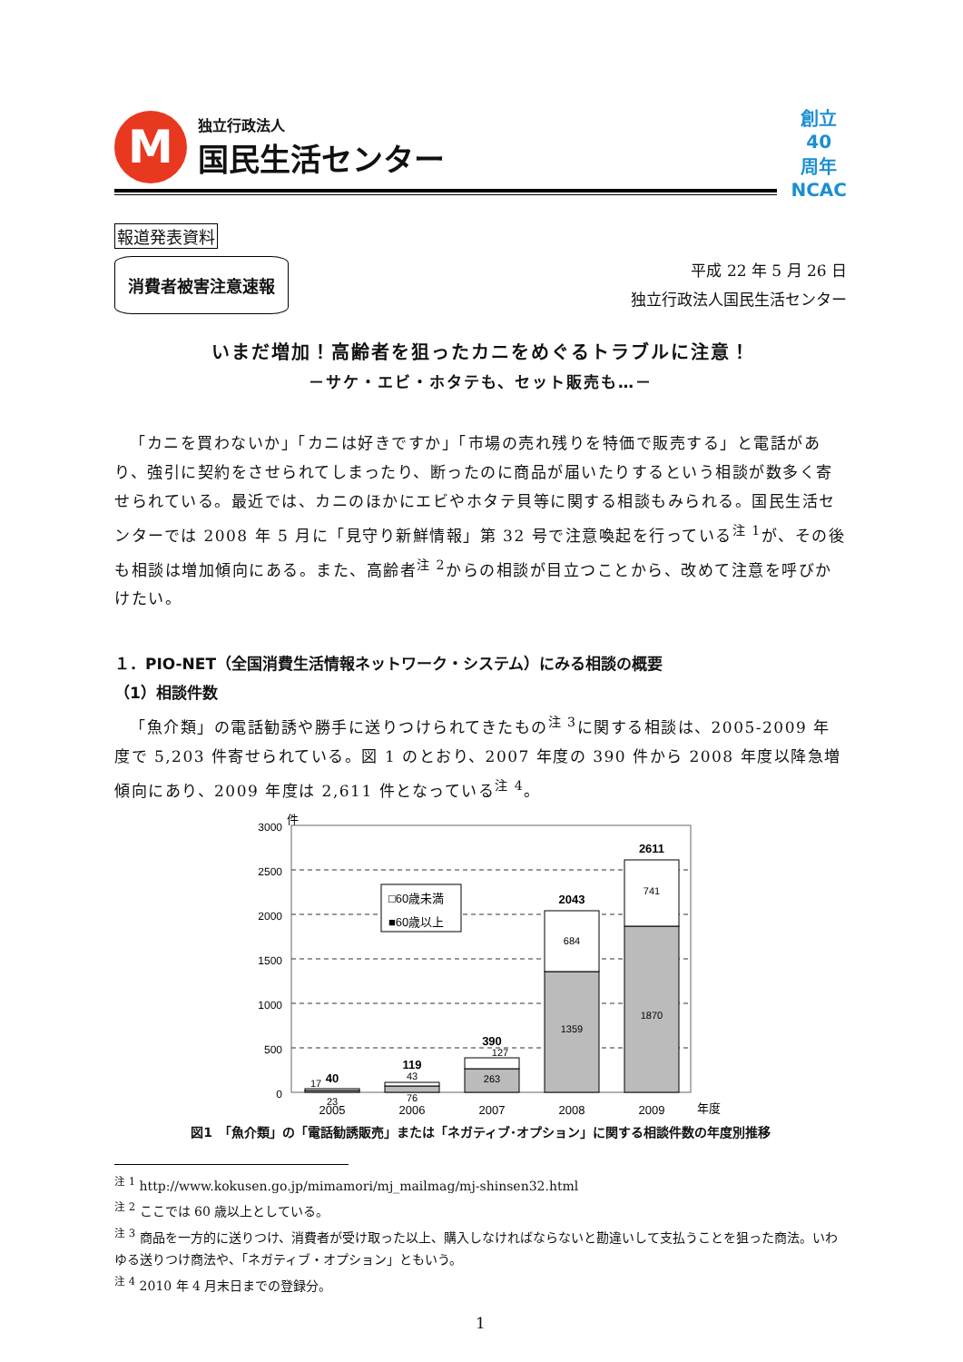M
独立行政法人
国民生活センター
創立
40
周年
NCAC
報道発表資料
消費者被害注意速報
平成 22 年 5 月 26 日
独立行政法人国民生活センター
いまだ増加！高齢者を狙ったカニをめぐるトラブルに注意！
－サケ・エビ・ホタテも、セット販売も…－
「カニを買わないか」「カニは好きですか」「市場の売れ残りを特価で販売する」と電話があり、強引に契約をさせられてしまったり、断ったのに商品が届いたりするという相談が数多く寄せられている。最近では、カニのほかにエビやホタテ貝等に関する相談もみられる。国民生活センターでは 2008 年 5 月に「見守り新鮮情報」第 32 号で注意喚起を行っている<sup>注 1</sup>が、その後も相談は増加傾向にある。また、高齢者<sup>注 2</sup>からの相談が目立つことから、改めて注意を呼びかけたい。
１．PIO-NET（全国消費生活情報ネットワーク・システム）にみる相談の概要
（1）相談件数
「魚介類」の電話勧誘や勝手に送りつけられてきたもの<sup>注 3</sup>に関する相談は、2005-2009 年度で 5,203 件寄せられている。図 1 のとおり、2007 年度の 390 件から 2008 年度以降急増傾向にあり、2009 年度は 2,611 件となっている<sup>注 4</sup>。
件
3000
2500
2000
1500
1000
500
0
□60歳未満
■60歳以上
17
23
43
76
127
263
684
1359
741
1870
40
119
390
2043
2611
2005
2006
2007
2008
2009
年度
図1　「魚介類」の「電話勧誘販売」または「ネガティブ･オプション」に関する相談件数の年度別推移
<sup>注 1</sup> http://www.kokusen.go.jp/mimamori/mj_mailmag/mj-shinsen32.html
<sup>注 2</sup> ここでは 60 歳以上としている。
<sup>注 3</sup> 商品を一方的に送りつけ、消費者が受け取った以上、購入しなければならないと勘違いして支払うことを狙った商法。いわゆる送りつけ商法や、「ネガティブ・オプション」ともいう。
<sup>注 4</sup> 2010 年 4 月末日までの登録分。
1